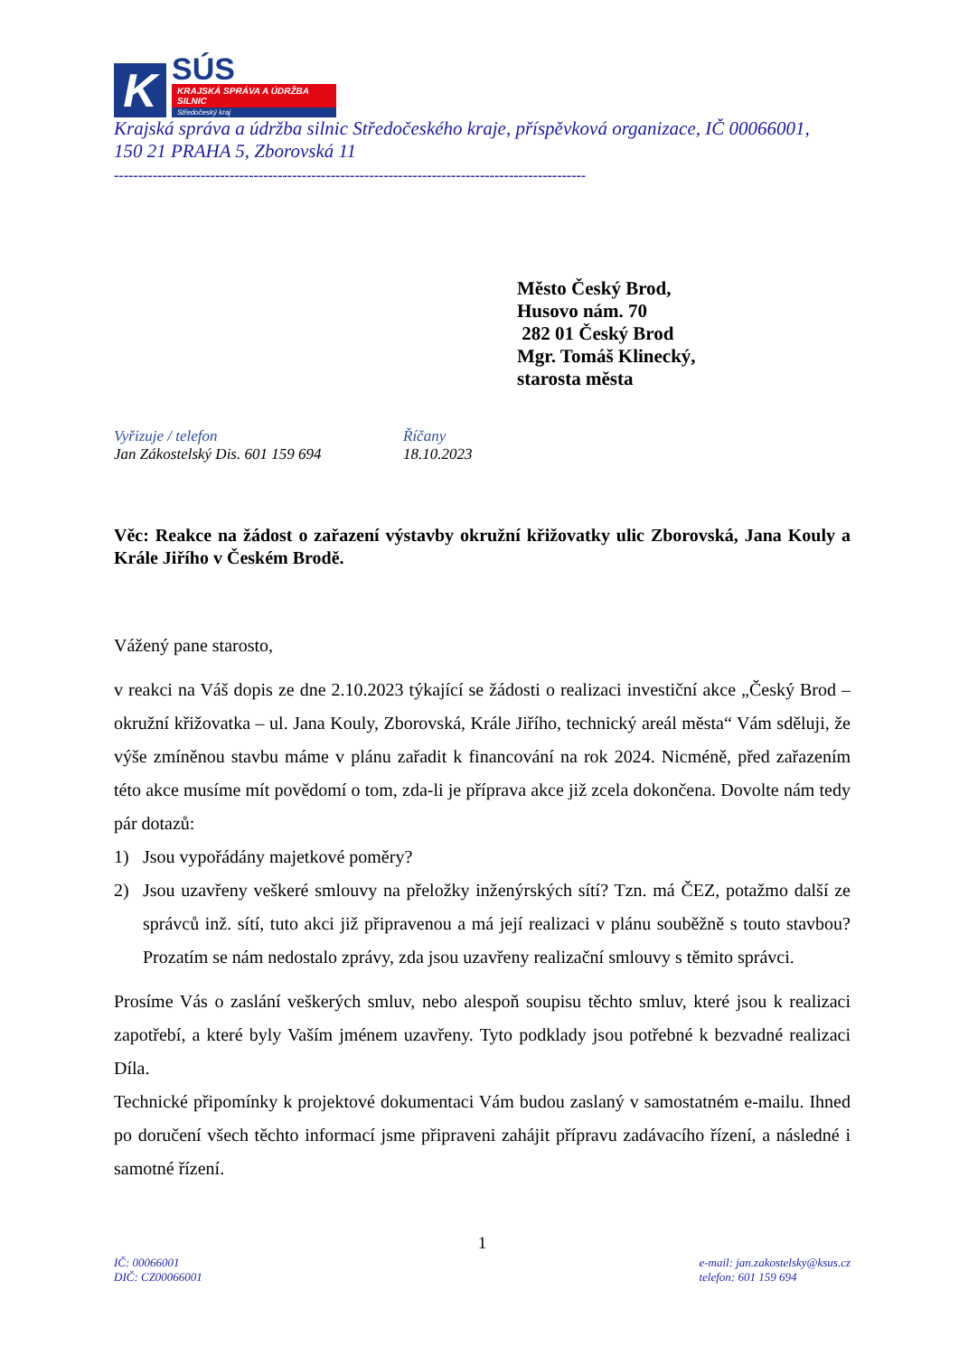K
SÚS
KRAJSKÁ SPRÁVA A ÚDRŽBA SILNIC
Středočeský kraj
Krajská správa a údržba silnic Středočeského kraje, příspěvková organizace, IČ 00066001,
150 21 PRAHA 5, Zborovská 11
--------------------------------------------------------------------------------------------------
Město Český Brod,
Husovo nám. 70
282 01 Český Brod
Mgr. Tomáš Klinecký,
starosta města
Vyřizuje / telefon
Jan Zákostelský Dis. 601 159 694
Říčany
18.10.2023
Věc: Reakce na žádost o zařazení výstavby okružní křižovatky ulic Zborovská, Jana Kouly a Krále Jiřího v Českém Brodě.
Vážený pane starosto,
v reakci na Váš dopis ze dne 2.10.2023 týkající se žádosti o realizaci investiční akce „Český Brod – okružní křižovatka – ul. Jana Kouly, Zborovská, Krále Jiřího, technický areál města“ Vám sděluji, že výše zmíněnou stavbu máme v plánu zařadit k financování na rok 2024. Nicméně, před zařazením této akce musíme mít povědomí o tom, zda-li je příprava akce již zcela dokončena. Dovolte nám tedy pár dotazů:
1) Jsou vypořádány majetkové poměry?
2) Jsou uzavřeny veškeré smlouvy na přeložky inženýrských sítí? Tzn. má ČEZ, potažmo další ze správců inž. sítí, tuto akci již připravenou a má její realizaci v plánu souběžně s touto stavbou? Prozatím se nám nedostalo zprávy, zda jsou uzavřeny realizační smlouvy s těmito správci.
Prosíme Vás o zaslání veškerých smluv, nebo alespoň soupisu těchto smluv, které jsou k realizaci zapotřebí, a které byly Vaším jménem uzavřeny. Tyto podklady jsou potřebné k bezvadné realizaci Díla.
Technické připomínky k projektové dokumentaci Vám budou zaslaný v samostatném e-mailu. Ihned po doručení všech těchto informací jsme připraveni zahájit přípravu zadávacího řízení, a následné i samotné řízení.
1
IČ: 00066001
DIČ: CZ00066001
e-mail: jan.zakostelsky@ksus.cz
telefon: 601 159 694